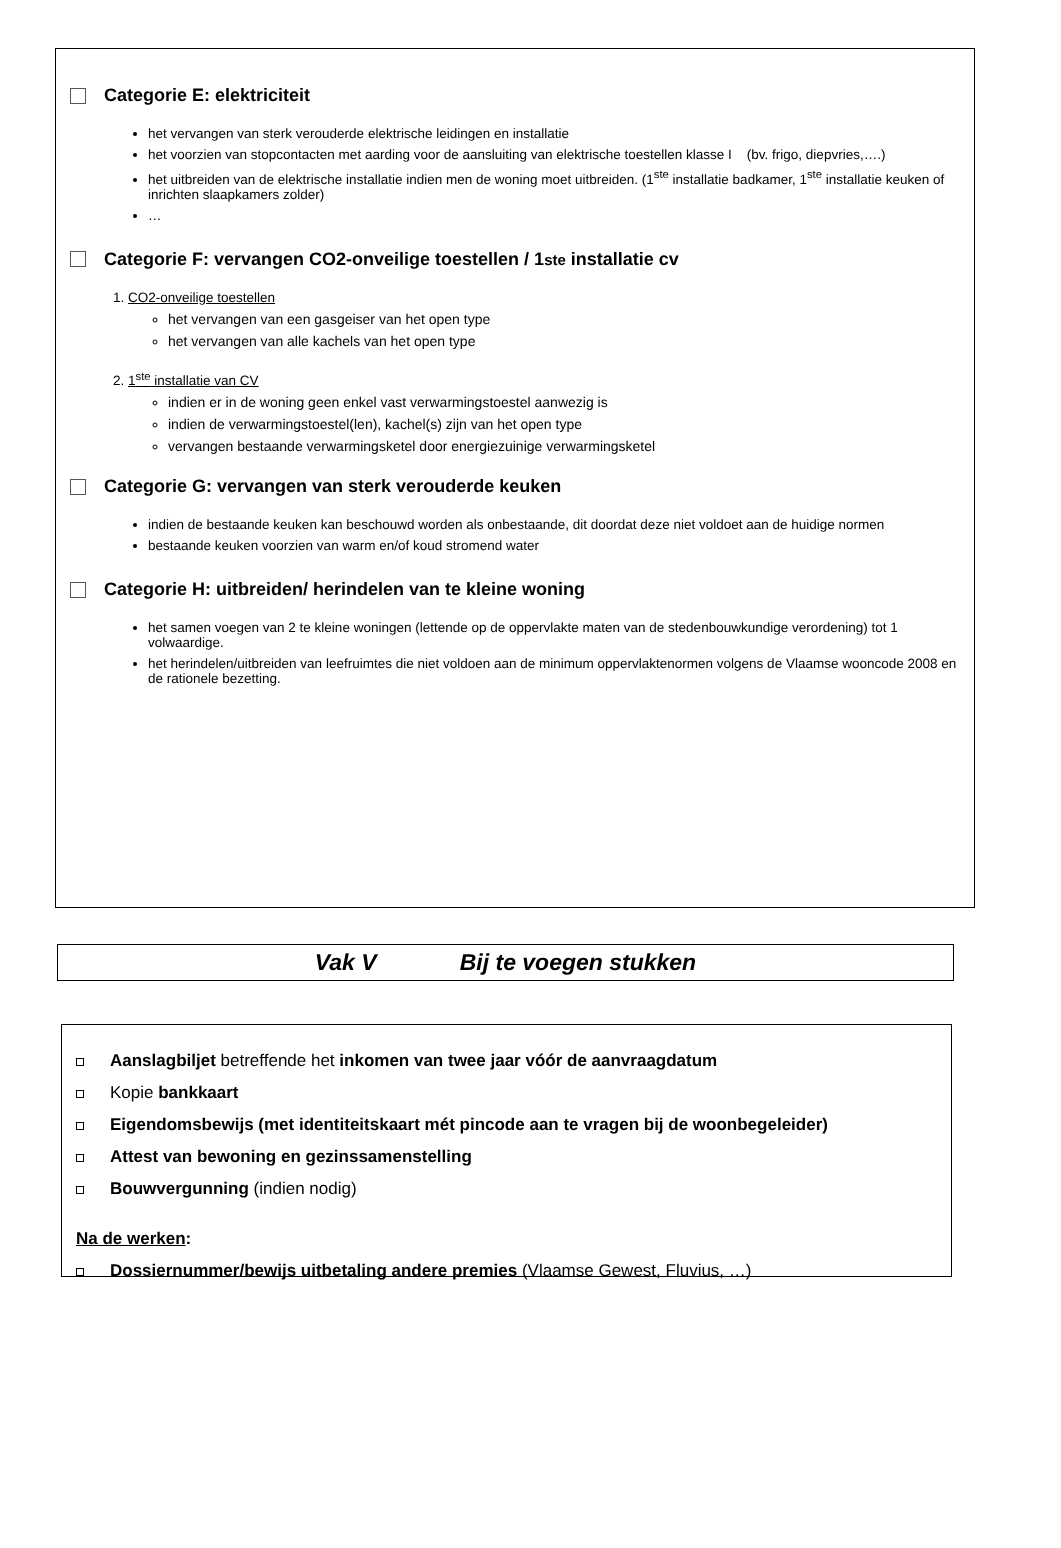Categorie E: elektriciteit
het vervangen van sterk verouderde elektrische leidingen en installatie
het voorzien van stopcontacten met aarding voor de aansluiting van elektrische toestellen klasse I (bv. frigo, diepvries,….)
het uitbreiden van de elektrische installatie indien men de woning moet uitbreiden. (1<sup>ste</sup> installatie badkamer, 1<sup>ste</sup> installatie keuken of inrichten slaapkamers zolder)
…
Categorie F: vervangen CO2-onveilige toestellen / 1<sup>ste</sup> installatie cv
1. CO2-onveilige toestellen
het vervangen van een gasgeiser van het open type
het vervangen van alle kachels van het open type
2. 1<sup>ste</sup> installatie van CV
indien er in de woning geen enkel vast verwarmingstoestel aanwezig is
indien de verwarmingstoestel(len), kachel(s) zijn van het open type
vervangen bestaande verwarmingsketel door energiezuinige verwarmingsketel
Categorie G: vervangen van sterk verouderde keuken
indien de bestaande keuken kan beschouwd worden als onbestaande, dit doordat deze niet voldoet aan de huidige normen
bestaande keuken voorzien van warm en/of koud stromend water
Categorie H: uitbreiden/ herindelen van te kleine woning
het samen voegen van 2 te kleine woningen (lettende op de oppervlakte maten van de stedenbouwkundige verordening) tot 1 volwaardige.
het herindelen/uitbreiden van leefruimtes die niet voldoen aan de minimum oppervlaktenormen volgens de Vlaamse wooncode 2008 en de rationele bezetting.
Vak V Bij te voegen stukken
Aanslagbiljet betreffende het inkomen van twee jaar vóór de aanvraagdatum
Kopie bankkaart
Eigendomsbewijs (met identiteitskaart mét pincode aan te vragen bij de woonbegeleider)
Attest van bewoning en gezinssamenstelling
Bouwvergunning (indien nodig)
Na de werken:
Dossiernummer/bewijs uitbetaling andere premies (Vlaamse Gewest, Fluvius, …)